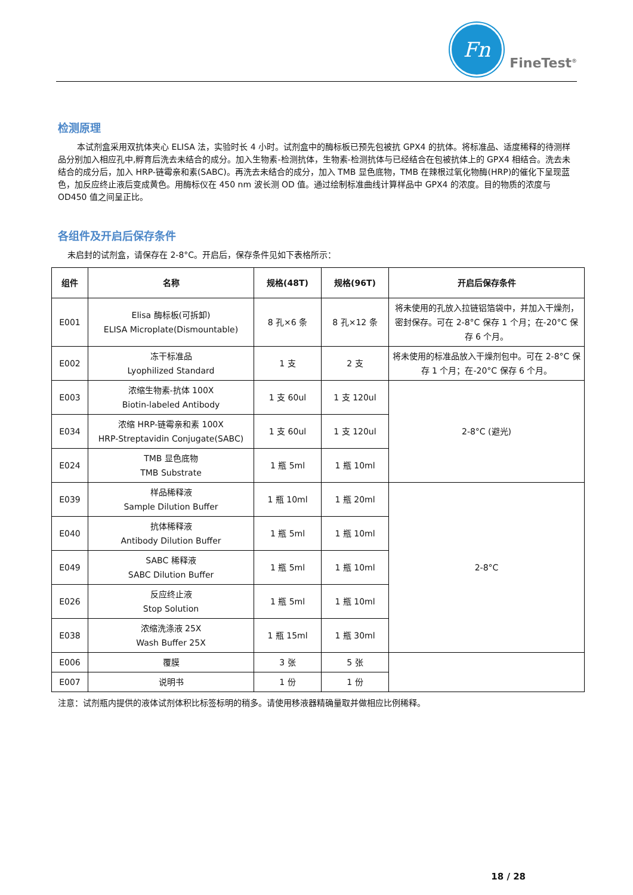Fn
FineTest<sup>®</sup>
检测原理
本试剂盒采用双抗体夹心 ELISA 法，实验时长 4 小时。试剂盒中的酶标板已预先包被抗 GPX4 的抗体。将标准品、适度稀释的待测样品分别加入相应孔中,孵育后洗去未结合的成分。加入生物素-检测抗体，生物素-检测抗体与已经结合在包被抗体上的 GPX4 相结合。洗去未结合的成分后，加入 HRP-链霉亲和素(SABC)。再洗去未结合的成分，加入 TMB 显色底物，TMB 在辣根过氧化物酶(HRP)的催化下呈现蓝色，加反应终止液后变成黄色。用酶标仪在 450 nm 波长测 OD 值。通过绘制标准曲线计算样品中 GPX4 的浓度。目的物质的浓度与 OD450 值之间呈正比。
各组件及开启后保存条件
未启封的试剂盒，请保存在 2-8°C。开启后，保存条件见如下表格所示：
| 组件 | 名称 | 规格(48T) | 规格(96T) | 开启后保存条件 |
| --- | --- | --- | --- | --- |
| E001 | Elisa 酶标板(可拆卸) ELISA Microplate(Dismountable) | 8 孔×6 条 | 8 孔×12 条 | 将未使用的孔放入拉链铝箔袋中，并加入干燥剂，密封保存。可在 2-8°C 保存 1 个月；在-20°C 保存 6 个月。 |
| E002 | 冻干标准品 Lyophilized Standard | 1 支 | 2 支 | 将未使用的标准品放入干燥剂包中。可在 2-8°C 保存 1 个月；在-20°C 保存 6 个月。 |
| E003 | 浓缩生物素-抗体 100X Biotin-labeled Antibody | 1 支 60ul | 1 支 120ul | 2-8°C (避光) |
| E034 | 浓缩 HRP-链霉亲和素 100X HRP-Streptavidin Conjugate(SABC) | 1 支 60ul | 1 支 120ul | |
| E024 | TMB 显色底物 TMB Substrate | 1 瓶 5ml | 1 瓶 10ml | |
| E039 | 样品稀释液 Sample Dilution Buffer | 1 瓶 10ml | 1 瓶 20ml | 2-8°C |
| E040 | 抗体稀释液 Antibody Dilution Buffer | 1 瓶 5ml | 1 瓶 10ml | |
| E049 | SABC 稀释液 SABC Dilution Buffer | 1 瓶 5ml | 1 瓶 10ml | |
| E026 | 反应终止液 Stop Solution | 1 瓶 5ml | 1 瓶 10ml | |
| E038 | 浓缩洗涤液 25X Wash Buffer 25X | 1 瓶 15ml | 1 瓶 30ml | |
| E006 | 覆膜 | 3 张 | 5 张 | |
| E007 | 说明书 | 1 份 | 1 份 | |
注意：试剂瓶内提供的液体试剂体积比标签标明的稍多。请使用移液器精确量取并做相应比例稀释。
18 / 28